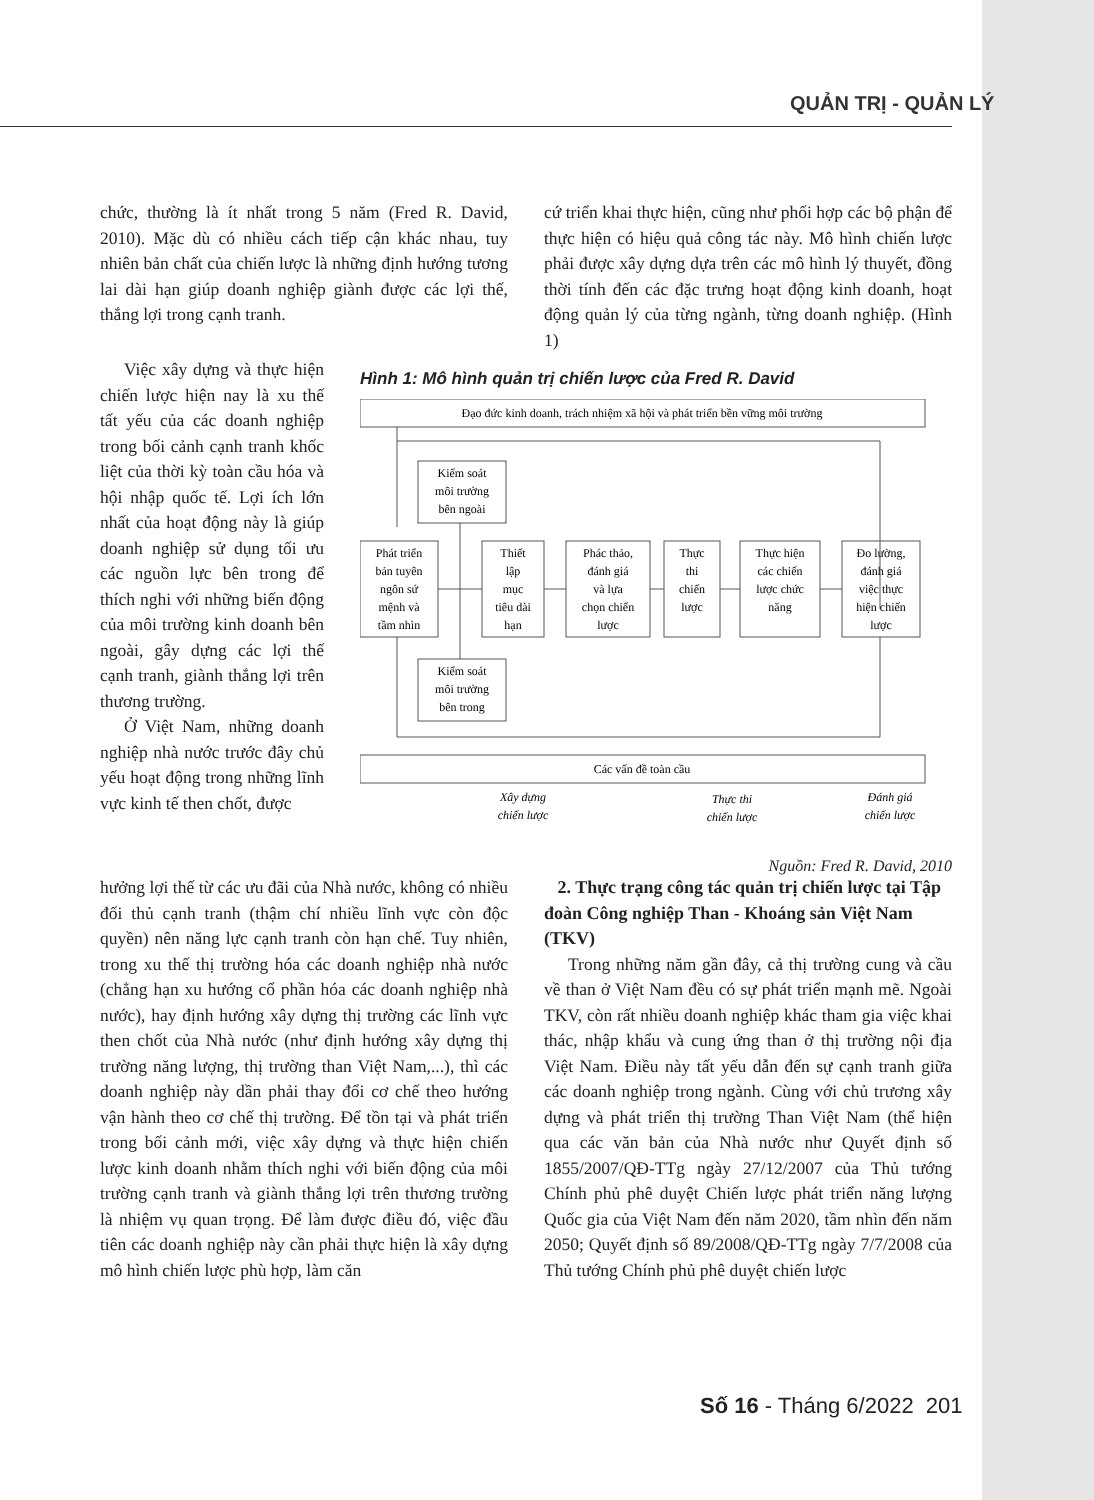QUẢN TRỊ - QUẢN LÝ
chức, thường là ít nhất trong 5 năm (Fred R. David, 2010). Mặc dù có nhiều cách tiếp cận khác nhau, tuy nhiên bản chất của chiến lược là những định hướng tương lai dài hạn giúp doanh nghiệp giành được các lợi thế, thắng lợi trong cạnh tranh.
cứ triển khai thực hiện, cũng như phối hợp các bộ phận để thực hiện có hiệu quả công tác này. Mô hình chiến lược phải được xây dựng dựa trên các mô hình lý thuyết, đồng thời tính đến các đặc trưng hoạt động kinh doanh, hoạt động quản lý của từng ngành, từng doanh nghiệp. (Hình 1)
Việc xây dựng và thực hiện chiến lược hiện nay là xu thế tất yếu của các doanh nghiệp trong bối cảnh cạnh tranh khốc liệt của thời kỳ toàn cầu hóa và hội nhập quốc tế. Lợi ích lớn nhất của hoạt động này là giúp doanh nghiệp sử dụng tối ưu các nguồn lực bên trong để thích nghi với những biến động của môi trường kinh doanh bên ngoài, gây dựng các lợi thế cạnh tranh, giành thắng lợi trên thương trường.
Ở Việt Nam, những doanh nghiệp nhà nước trước đây chủ yếu hoạt động trong những lĩnh vực kinh tế then chốt, được
Hình 1: Mô hình quản trị chiến lược của Fred R. David
Đạo đức kinh doanh, trách nhiệm xã hội và phát triển bền vững môi trường
Kiểm soát
môi trường
bên ngoài
Phát triển
bản tuyên
ngôn sứ
mệnh và
tầm nhìn
Thiết
lập
mục
tiêu dài
hạn
Phác thảo,
đánh giá
và lựa
chọn chiến
lược
Thực
thi
chiến
lược
Thực hiện
các chiến
lược chức
năng
Đo lường,
đánh giá
việc thực
hiện chiến
lược
Kiểm soát
môi trường
bên trong
Các vấn đề toàn cầu
Xây dựng
chiến lược
Thực thi
chiến lược
Đánh giá
chiến lược
Nguồn: Fred R. David, 2010
hưởng lợi thế từ các ưu đãi của Nhà nước, không có nhiều đối thủ cạnh tranh (thậm chí nhiều lĩnh vực còn độc quyền) nên năng lực cạnh tranh còn hạn chế. Tuy nhiên, trong xu thế thị trường hóa các doanh nghiệp nhà nước (chẳng hạn xu hướng cổ phần hóa các doanh nghiệp nhà nước), hay định hướng xây dựng thị trường các lĩnh vực then chốt của Nhà nước (như định hướng xây dựng thị trường năng lượng, thị trường than Việt Nam,...), thì các doanh nghiệp này dần phải thay đổi cơ chế theo hướng vận hành theo cơ chế thị trường. Để tồn tại và phát triển trong bối cảnh mới, việc xây dựng và thực hiện chiến lược kinh doanh nhằm thích nghi với biến động của môi trường cạnh tranh và giành thắng lợi trên thương trường là nhiệm vụ quan trọng. Để làm được điều đó, việc đầu tiên các doanh nghiệp này cần phải thực hiện là xây dựng mô hình chiến lược phù hợp, làm căn
2. Thực trạng công tác quản trị chiến lược tại Tập đoàn Công nghiệp Than - Khoáng sản Việt Nam (TKV)
Trong những năm gần đây, cả thị trường cung và cầu về than ở Việt Nam đều có sự phát triển mạnh mẽ. Ngoài TKV, còn rất nhiều doanh nghiệp khác tham gia việc khai thác, nhập khẩu và cung ứng than ở thị trường nội địa Việt Nam. Điều này tất yếu dẫn đến sự cạnh tranh giữa các doanh nghiệp trong ngành. Cùng với chủ trương xây dựng và phát triển thị trường Than Việt Nam (thể hiện qua các văn bản của Nhà nước như Quyết định số 1855/2007/QĐ-TTg ngày 27/12/2007 của Thủ tướng Chính phủ phê duyệt Chiến lược phát triển năng lượng Quốc gia của Việt Nam đến năm 2020, tầm nhìn đến năm 2050; Quyết định số 89/2008/QĐ-TTg ngày 7/7/2008 của Thủ tướng Chính phủ phê duyệt chiến lược
Số 16 - Tháng 6/2022 201